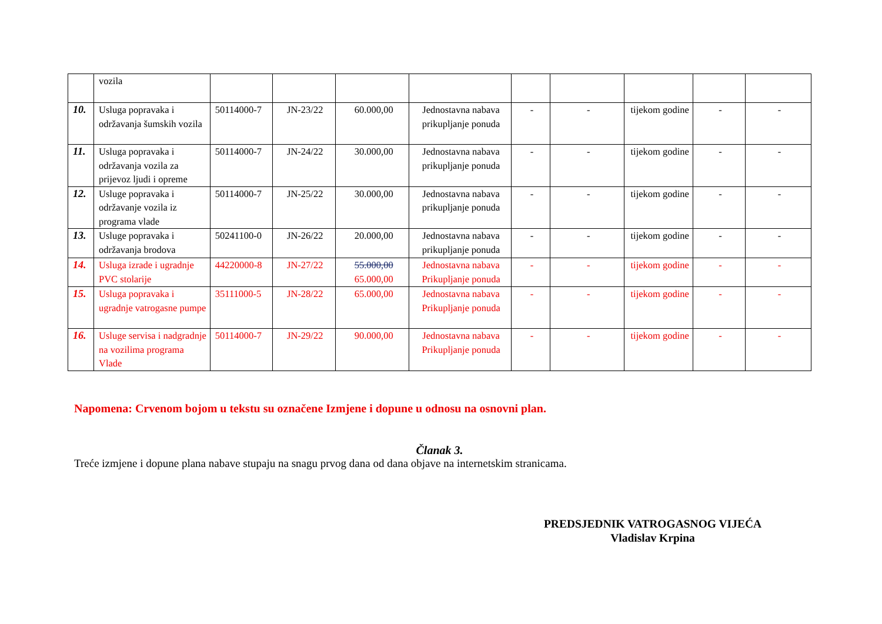| | vozila | | | | | | | | | |
| 10. | Usluga popravaka i održavanja šumskih vozila | 50114000-7 | JN-23/22 | 60.000,00 | Jednostavna nabava prikupljanje ponuda | - | - | tijekom godine | - | - |
| 11. | Usluga popravaka i održavanja vozila za prijevoz ljudi i opreme | 50114000-7 | JN-24/22 | 30.000,00 | Jednostavna nabava prikupljanje ponuda | - | - | tijekom godine | - | - |
| 12. | Usluge popravaka i održavanje vozila iz programa vlade | 50114000-7 | JN-25/22 | 30.000,00 | Jednostavna nabava prikupljanje ponuda | - | - | tijekom godine | - | - |
| 13. | Usluge popravaka i održavanja brodova | 50241100-0 | JN-26/22 | 20.000,00 | Jednostavna nabava prikupljanje ponuda | - | - | tijekom godine | - | - |
| 14. | Usluga izrade i ugradnje PVC stolarije | 44220000-8 | JN-27/22 | 55.000,00 65.000,00 | Jednostavna nabava Prikupljanje ponuda | - | - | tijekom godine | - | - |
| 15. | Usluga popravaka i ugradnje vatrogasne pumpe | 35111000-5 | JN-28/22 | 65.000,00 | Jednostavna nabava Prikupljanje ponuda | - | - | tijekom godine | - | - |
| 16. | Usluge servisa i nadgradnje na vozilima programa Vlade | 50114000-7 | JN-29/22 | 90.000,00 | Jednostavna nabava Prikupljanje ponuda | - | - | tijekom godine | - | - |
Napomena: Crvenom bojom u tekstu su označene Izmjene i dopune u odnosu na osnovni plan.
Članak 3.
Treće izmjene i dopune plana nabave stupaju na snagu prvog dana od dana objave na internetskim stranicama.
PREDSJEDNIK VATROGASNOG VIJEĆA
Vladislav Krpina